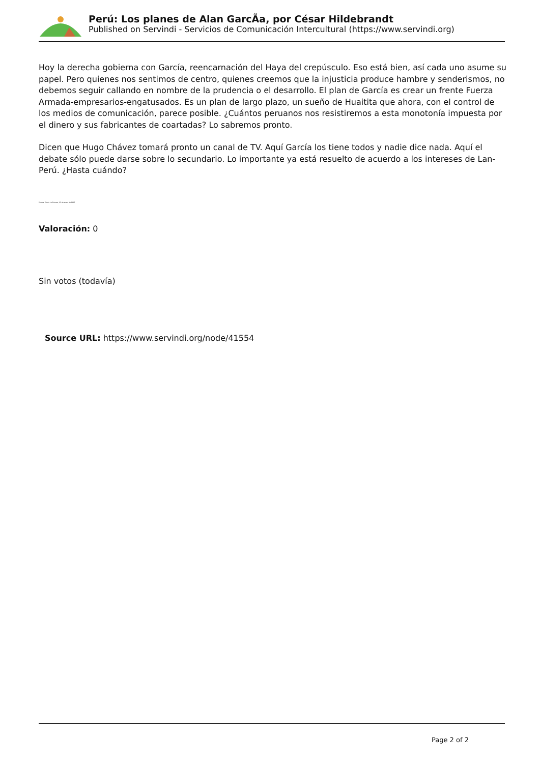Perú: Los planes de Alan GarcÃa, por César Hildebrandt
Published on Servindi - Servicios de Comunicación Intercultural (https://www.servindi.org)
Hoy la derecha gobierna con García, reencarnación del Haya del crepúsculo. Eso está bien, así cada uno asume su papel. Pero quienes nos sentimos de centro, quienes creemos que la injusticia produce hambre y senderismos, no debemos seguir callando en nombre de la prudencia o el desarrollo. El plan de García es crear un frente Fuerza Armada-empresarios-engatusados. Es un plan de largo plazo, un sueño de Huaitita que ahora, con el control de los medios de comunicación, parece posible. ¿Cuántos peruanos nos resistiremos a esta monotonía impuesta por el dinero y sus fabricantes de coartadas? Lo sabremos pronto.
Dicen que Hugo Chávez tomará pronto un canal de TV. Aquí García los tiene todos y nadie dice nada. Aquí el debate sólo puede darse sobre lo secundario. Lo importante ya está resuelto de acuerdo a los intereses de Lan-Perú. ¿Hasta cuándo?
Fuente: Diario La Primera, 25 de enero de 2007
Valoración: 0
Sin votos (todavía)
Source URL: https://www.servindi.org/node/41554
Page 2 of 2